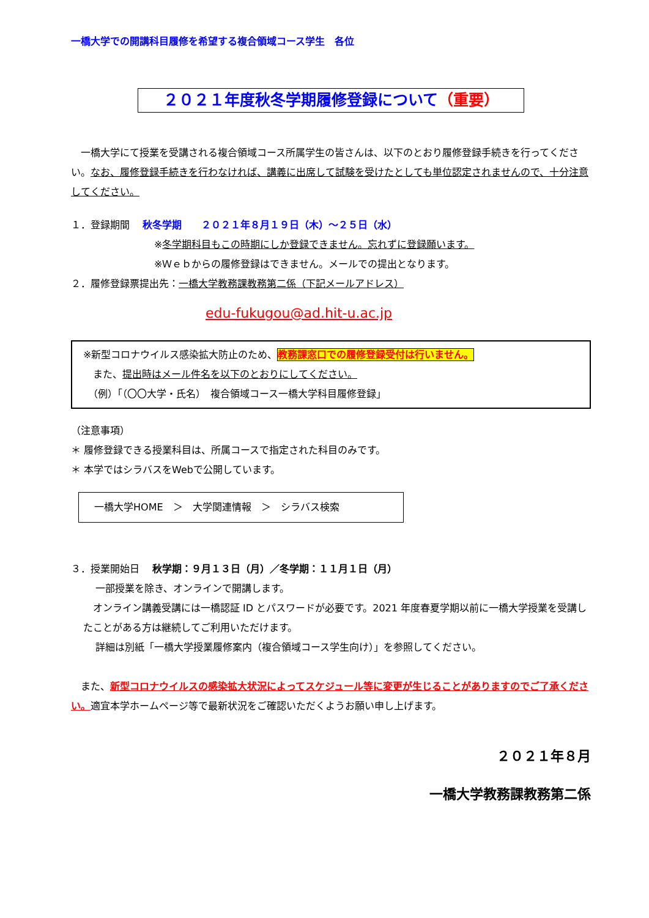一橋大学での開講科目履修を希望する複合領域コース学生　各位
２０２１年度秋冬学期履修登録について（重要）
　一橋大学にて授業を受講される複合領域コース所属学生の皆さんは、以下のとおり履修登録手続きを行ってください。なお、履修登録手続きを行わなければ、講義に出席して試験を受けたとしても単位認定されませんので、十分注意してください。
１．登録期間　 秋冬学期　　２０２１年８月１９日（木）～２５日（水）
※冬学期科目もこの時期にしか登録できません。忘れずに登録願います。
※Ｗｅｂからの履修登録はできません。メールでの提出となります。
２．履修登録票提出先：一橋大学教務課教務第二係（下記メールアドレス）
edu-fukugou@ad.hit-u.ac.jp
※新型コロナウイルス感染拡大防止のため、教務課窓口での履修登録受付は行いません。
　また、提出時はメール件名を以下のとおりにしてください。
　（例）「（〇〇大学・氏名）　複合領域コース一橋大学科目履修登録」
（注意事項）
＊ 履修登録できる授業科目は、所属コースで指定された科目のみです。
＊ 本学ではシラバスをWebで公開しています。
一橋大学HOME　＞　大学関連情報　＞　シラバス検索
３．授業開始日　 秋学期：９月１３日（月）／冬学期：１１月１日（月）
一部授業を除き、オンラインで開講します。
　オンライン講義受講には一橋認証 ID とパスワードが必要です。2021 年度春夏学期以前に一橋大学授業を受講したことがある方は継続してご利用いただけます。
詳細は別紙「一橋大学授業履修案内（複合領域コース学生向け）」を参照してください。
　また、新型コロナウイルスの感染拡大状況によってスケジュール等に変更が生じることがありますのでご了承ください。適宜本学ホームページ等で最新状況をご確認いただくようお願い申し上げます。
２０２１年８月
一橋大学教務課教務第二係